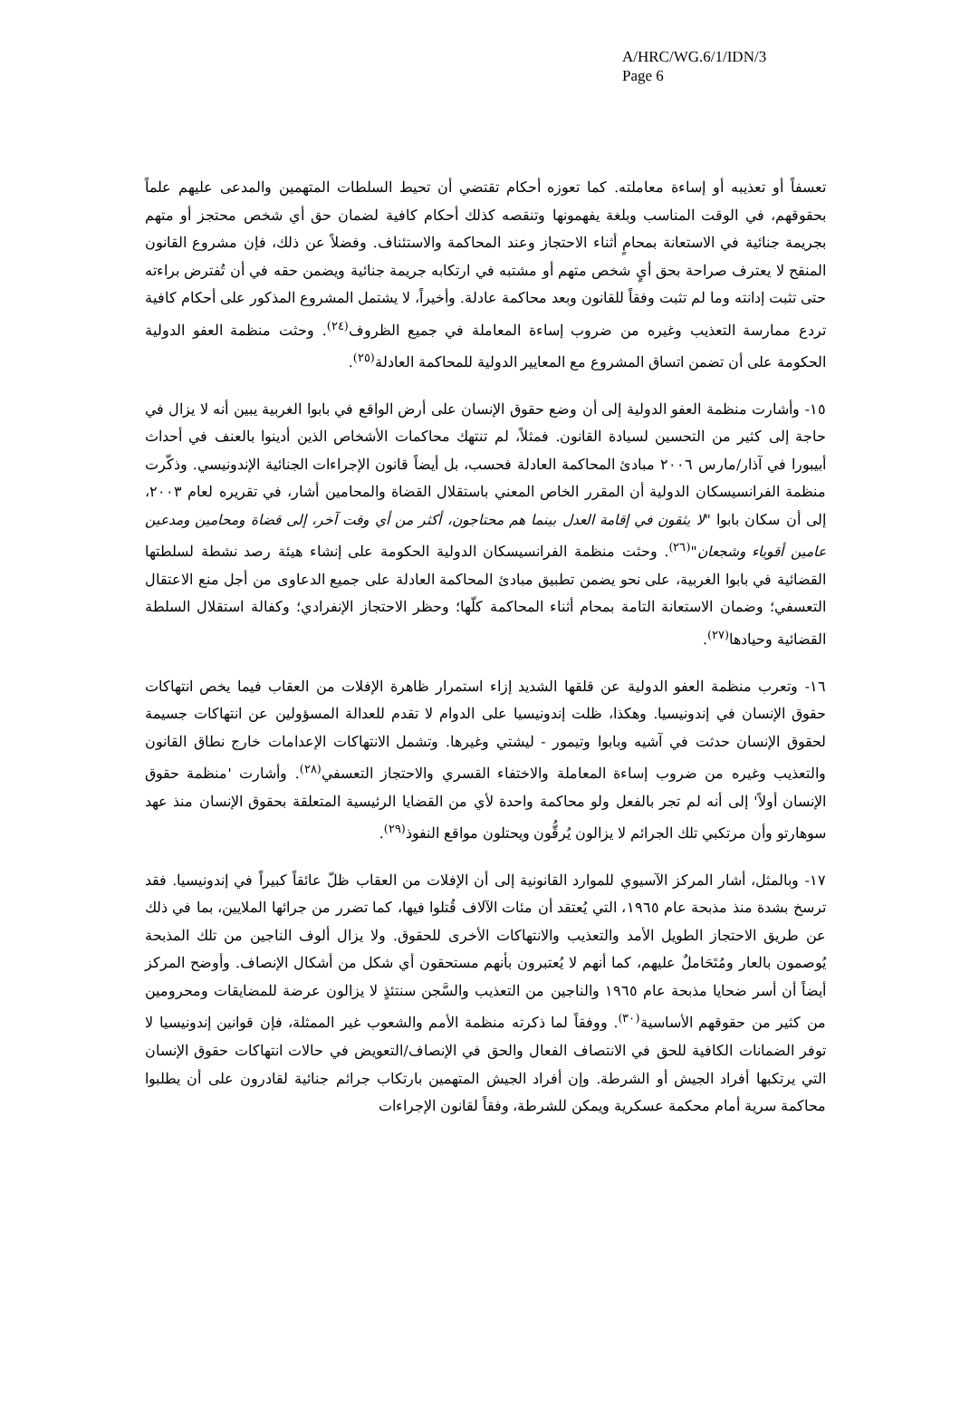A/HRC/WG.6/1/IDN/3
Page 6
تعسفاً أو تعذيبه أو إساءة معاملته. كما تعوزه أحكام تقتضي أن تحيط السلطات المتهمين والمدعى عليهم علماً بحقوقهم، في الوقت المناسب وبلغة يفهمونها وتنقصه كذلك أحكام كافية لضمان حق أي شخص محتجز أو متهم بجريمة جنائية في الاستعانة بمحامٍ أثناء الاحتجاز وعند المحاكمة والاستئناف. وفضلاً عن ذلك، فإن مشروع القانون المنقح لا يعترف صراحة بحق أيٍ شخص متهم أو مشتبه في ارتكابه جريمة جنائية ويضمن حقه في أن تُفترض براءته حتى تثبت إدانته وما لم تثبت وفقاً للقانون وبعد محاكمة عادلة. وأخيراً، لا يشتمل المشروع المذكور على أحكام كافية تردع ممارسة التعذيب وغيره من ضروب إساءة المعاملة في جميع الظروف<sup>(٢٤)</sup>. وحثت منظمة العفو الدولية الحكومة على أن تضمن اتساق المشروع مع المعايير الدولية للمحاكمة العادلة<sup>(٢٥)</sup>.
١٥- وأشارت منظمة العفو الدولية إلى أن وضع حقوق الإنسان على أرض الواقع في بابوا الغربية يبين أنه لا يزال في حاجة إلى كثير من التحسين لسيادة القانون. فمثلاً، لم تنتهك محاكمات الأشخاص الذين أدينوا بالعنف في أحداث أبيبورا في آذار/مارس ٢٠٠٦ مبادئ المحاكمة العادلة فحسب، بل أيضاً قانون الإجراءات الجنائية الإندونيسي. وذكّرت منظمة الفرانسيسكان الدولية أن المقرر الخاص المعني باستقلال القضاة والمحامين أشار، في تقريره لعام ٢٠٠٣، إلى أن سكان بابوا "لا يثقون في إقامة العدل بينما هم محتاجون، أكثر من أي وقت آخر، إلى قضاة ومحامين ومدعين عامين أقوياء وشجعان"<sup>(٢٦)</sup>. وحثت منظمة الفرانسيسكان الدولية الحكومة على إنشاء هيئة رصد نشطة لسلطتها القضائية في بابوا الغربية، على نحو يضمن تطبيق مبادئ المحاكمة العادلة على جميع الدعاوى من أجل منع الاعتقال التعسفي؛ وضمان الاستعانة التامة بمحام أثناء المحاكمة كلّها؛ وحظر الاحتجاز الإنفرادي؛ وكفالة استقلال السلطة القضائية وحيادها<sup>(٢٧)</sup>.
١٦- وتعرب منظمة العفو الدولية عن قلقها الشديد إزاء استمرار ظاهرة الإفلات من العقاب فيما يخص انتهاكات حقوق الإنسان في إندونيسيا. وهكذا، ظلت إندونيسيا على الدوام لا تقدم للعدالة المسؤولين عن انتهاكات جسيمة لحقوق الإنسان حدثت في آشيه وبابوا وتيمور - ليشتي وغيرها. وتشمل الانتهاكات الإعدامات خارج نطاق القانون والتعذيب وغيره من ضروب إساءة المعاملة والاختفاء القسري والاحتجاز التعسفي<sup>(٢٨)</sup>. وأشارت 'منظمة حقوق الإنسان أولاً' إلى أنه لم تجر بالفعل ولو محاكمة واحدة لأي من القضايا الرئيسية المتعلقة بحقوق الإنسان منذ عهد سوهارتو وأن مرتكبي تلك الجرائم لا يزالون يُرقُّون ويحتلون مواقع النفوذ<sup>(٢٩)</sup>.
١٧- وبالمثل، أشار المركز الآسيوي للموارد القانونية إلى أن الإفلات من العقاب ظلّ عائقاً كبيراً في إندونيسيا. فقد ترسخ بشدة منذ مذبحة عام ١٩٦٥، التي يُعتقد أن مئات الآلاف قُتلوا فيها، كما تضرر من جرائها الملايين، بما في ذلك عن طريق الاحتجاز الطويل الأمد والتعذيب والانتهاكات الأخرى للحقوق. ولا يزال ألوف الناجين من تلك المذبحة يُوصمون بالعار ومُتَحَاملٌ عليهم، كما أنهم لا يُعتبرون بأنهم مستحقون أي شكل من أشكال الإنصاف. وأوضح المركز أيضاً أن أسر ضحايا مذبحة عام ١٩٦٥ والناجين من التعذيب والسَّجن سنتئذٍ لا يزالون عرضة للمضايقات ومحرومين من كثير من حقوقهم الأساسية<sup>(٣٠)</sup>. ووفقاً لما ذكرته منظمة الأمم والشعوب غير الممثلة، فإن قوانين إندونيسيا لا توفر الضمانات الكافية للحق في الانتصاف الفعال والحق في الإنصاف/التعويض في حالات انتهاكات حقوق الإنسان التي يرتكبها أفراد الجيش أو الشرطة. وإن أفراد الجيش المتهمين بارتكاب جرائم جنائية لقادرون على أن يطلبوا محاكمة سرية أمام محكمة عسكرية ويمكن للشرطة، وفقاً لقانون الإجراءات